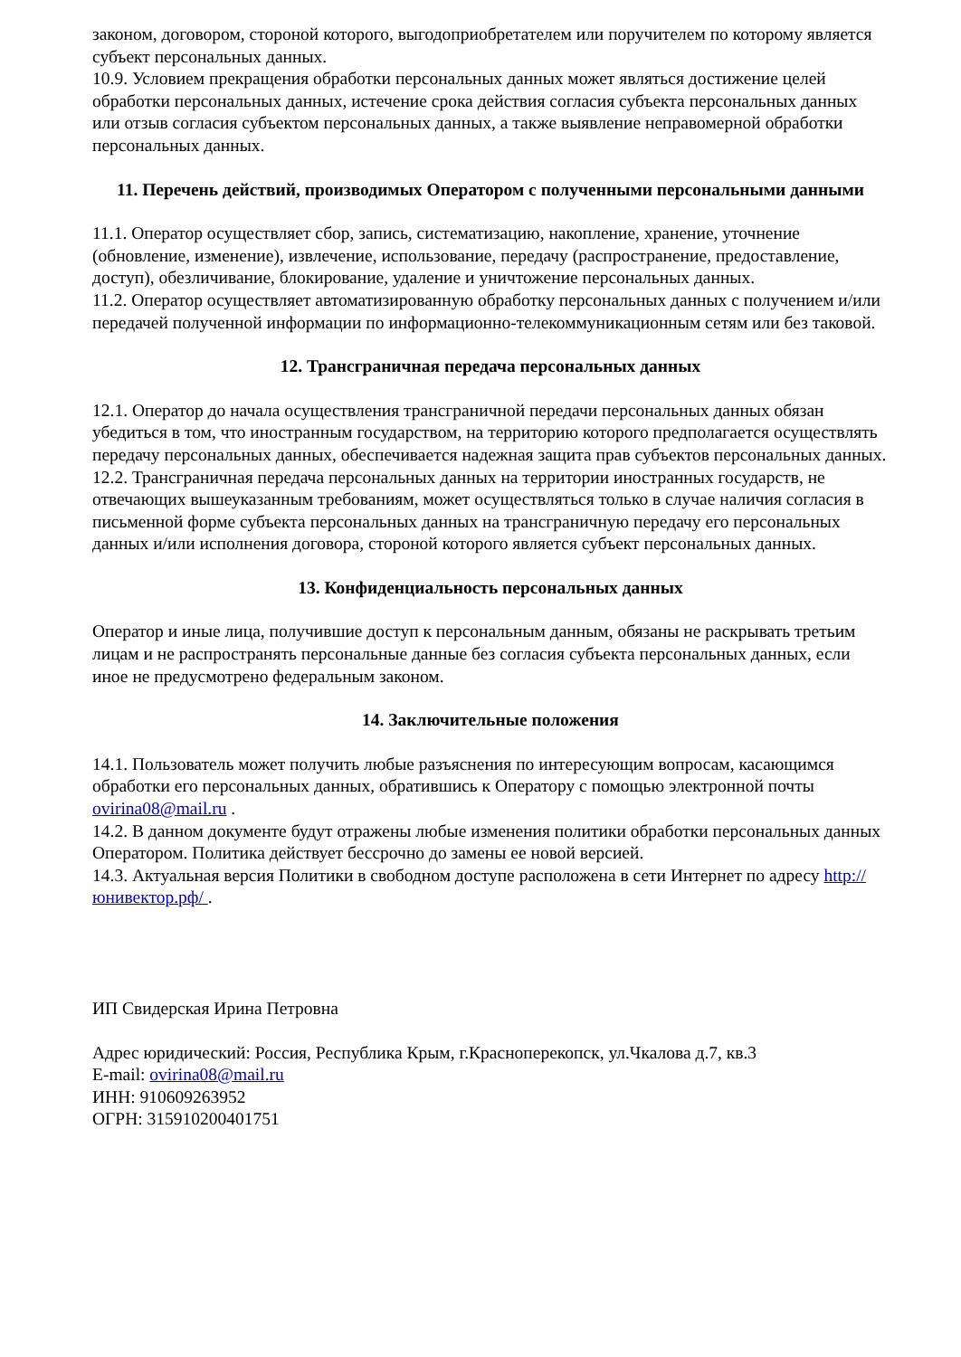законом, договором, стороной которого, выгодоприобретателем или поручителем по которому является субъект персональных данных.
10.9. Условием прекращения обработки персональных данных может являться достижение целей обработки персональных данных, истечение срока действия согласия субъекта персональных данных или отзыв согласия субъектом персональных данных, а также выявление неправомерной обработки персональных данных.
11. Перечень действий, производимых Оператором с полученными персональными данными
11.1. Оператор осуществляет сбор, запись, систематизацию, накопление, хранение, уточнение (обновление, изменение), извлечение, использование, передачу (распространение, предоставление, доступ), обезличивание, блокирование, удаление и уничтожение персональных данных.
11.2. Оператор осуществляет автоматизированную обработку персональных данных с получением и/или передачей полученной информации по информационно-телекоммуникационным сетям или без таковой.
12. Трансграничная передача персональных данных
12.1. Оператор до начала осуществления трансграничной передачи персональных данных обязан убедиться в том, что иностранным государством, на территорию которого предполагается осуществлять передачу персональных данных, обеспечивается надежная защита прав субъектов персональных данных.
12.2. Трансграничная передача персональных данных на территории иностранных государств, не отвечающих вышеуказанным требованиям, может осуществляться только в случае наличия согласия в письменной форме субъекта персональных данных на трансграничную передачу его персональных данных и/или исполнения договора, стороной которого является субъект персональных данных.
13. Конфиденциальность персональных данных
Оператор и иные лица, получившие доступ к персональным данным, обязаны не раскрывать третьим лицам и не распространять персональные данные без согласия субъекта персональных данных, если иное не предусмотрено федеральным законом.
14. Заключительные положения
14.1. Пользователь может получить любые разъяснения по интересующим вопросам, касающимся обработки его персональных данных, обратившись к Оператору с помощью электронной почты ovirina08@mail.ru .
14.2. В данном документе будут отражены любые изменения политики обработки персональных данных Оператором. Политика действует бессрочно до замены ее новой версией.
14.3. Актуальная версия Политики в свободном доступе расположена в сети Интернет по адресу http://юнивектор.рф/ .
ИП Свидерская Ирина Петровна
Адрес юридический: Россия, Республика Крым, г.Красноперекопск, ул.Чкалова д.7, кв.3
E-mail: ovirina08@mail.ru
ИНН: 910609263952
ОГРН: 315910200401751